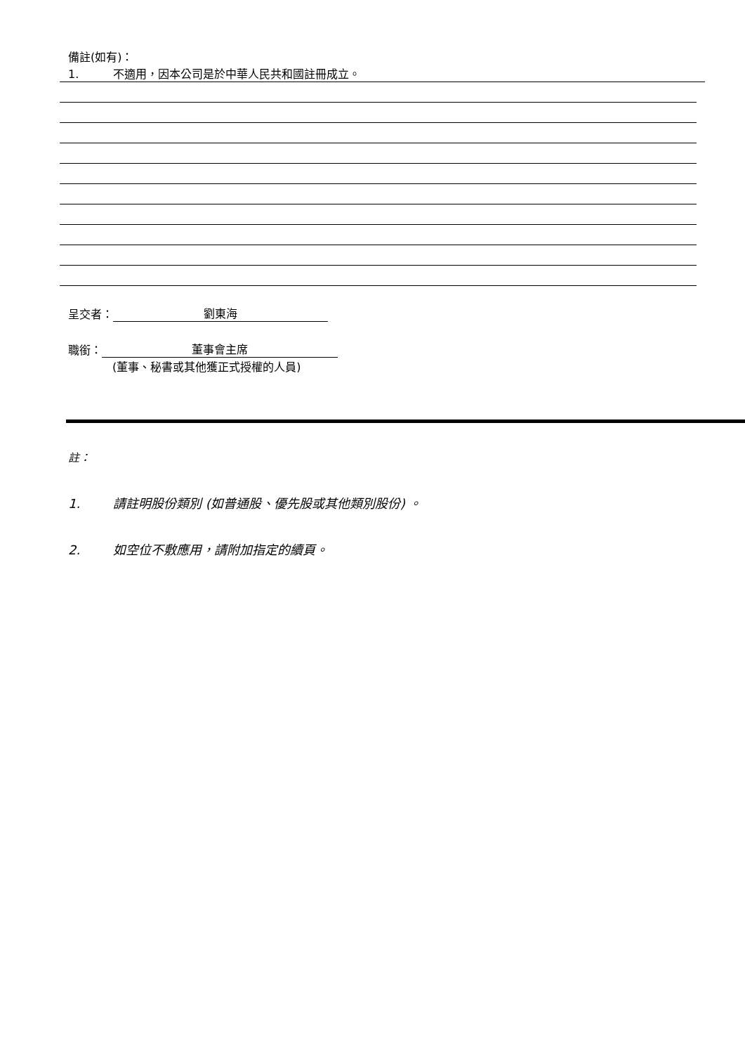備註(如有)：
1. 不適用，因本公司是於中華人民共和國註冊成立。
呈交者： 劉東海
職銜： 董事會主席
(董事、秘書或其他獲正式授權的人員)
註：
1. 請註明股份類別 (如普通股、優先股或其他類別股份) 。
2. 如空位不敷應用，請附加指定的續頁。